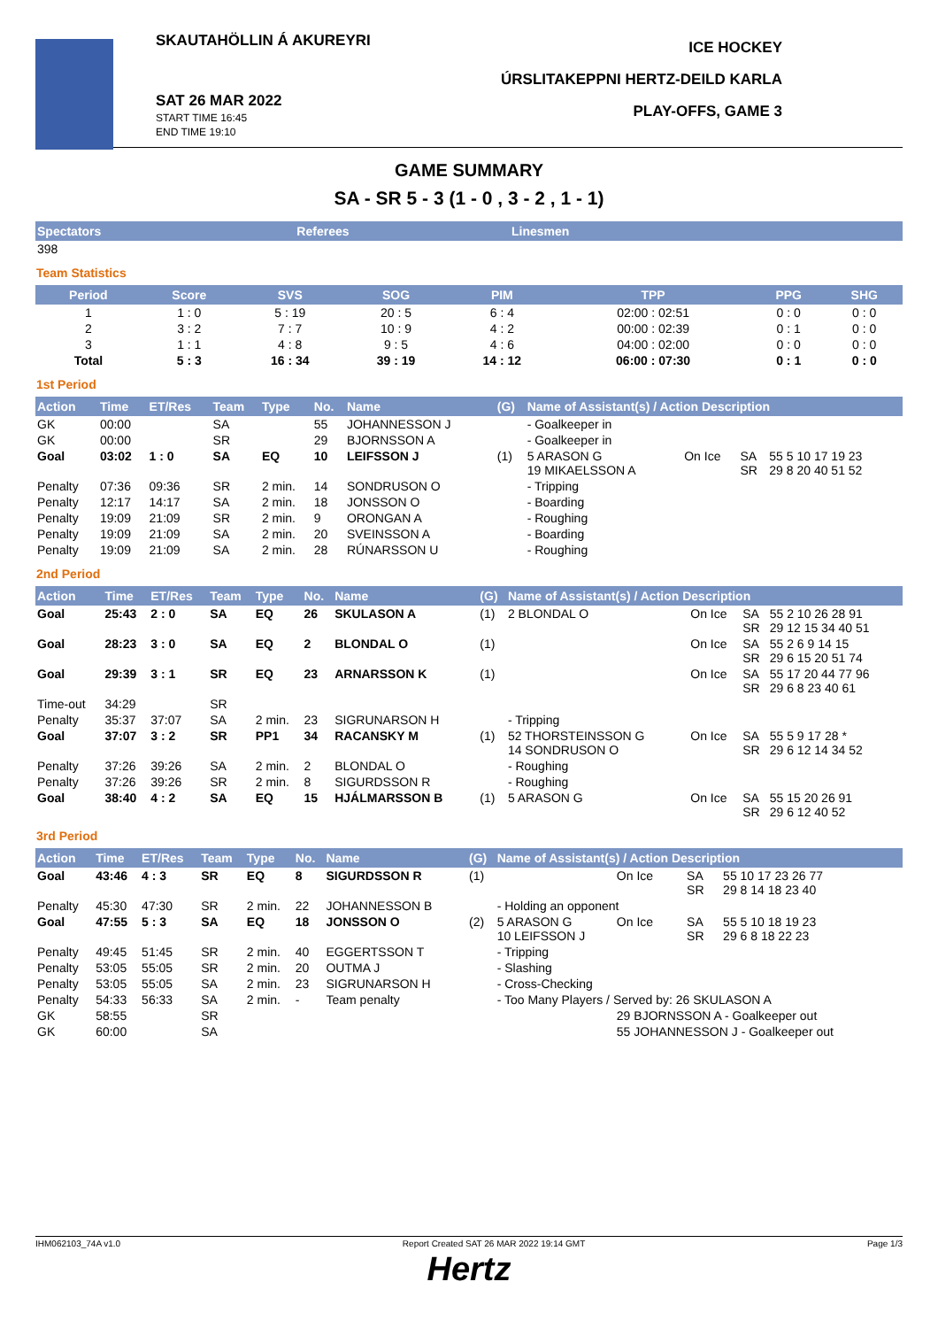SKAUTAHÖLLIN Á AKUREYRI
SAT 26 MAR 2022
START TIME 16:45
END TIME 19:10
ICE HOCKEY
ÚRSLITAKEPPNI HERTZ-DEILD KARLA
PLAY-OFFS, GAME 3
GAME SUMMARY
SA - SR 5 - 3 (1 - 0 , 3 - 2 , 1 - 1)
| Spectators | Referees | Linesmen |
| --- | --- | --- |
| 398 | | |
Team Statistics
| Period | Score | SVS | SOG | PIM | TPP | PPG | SHG |
| --- | --- | --- | --- | --- | --- | --- | --- |
| 1 | 1 : 0 | 5 : 19 | 20 : 5 | 6 : 4 | 02:00 : 02:51 | 0 : 0 | 0 : 0 |
| 2 | 3 : 2 | 7 : 7 | 10 : 9 | 4 : 2 | 00:00 : 02:39 | 0 : 1 | 0 : 0 |
| 3 | 1 : 1 | 4 : 8 | 9 : 5 | 4 : 6 | 04:00 : 02:00 | 0 : 0 | 0 : 0 |
| Total | 5 : 3 | 16 : 34 | 39 : 19 | 14 : 12 | 06:00 : 07:30 | 0 : 1 | 0 : 0 |
1st Period
| Action | Time | ET/Res | Team | Type | No. | Name | (G) | Name of Assistant(s) / Action Description | | | |
| --- | --- | --- | --- | --- | --- | --- | --- | --- | --- | --- | --- |
| GK | 00:00 | | SA | | 55 | JOHANNESSON J | | - Goalkeeper in | | | |
| GK | 00:00 | | SR | | 29 | BJORNSSON A | | - Goalkeeper in | | | |
| Goal | 03:02 | 1 : 0 | SA | EQ | 10 | LEIFSSON J | (1) | 5 ARASON G 19 MIKAELSSON A | On Ice | SA SR | 55 5 10 17 19 23 29 8 20 40 51 52 |
| Penalty | 07:36 | 09:36 | SR | 2 min. | 14 | SONDRUSON O | | - Tripping | | | |
| Penalty | 12:17 | 14:17 | SA | 2 min. | 18 | JONSSON O | | - Boarding | | | |
| Penalty | 19:09 | 21:09 | SR | 2 min. | 9 | ORONGAN A | | - Roughing | | | |
| Penalty | 19:09 | 21:09 | SA | 2 min. | 20 | SVEINSSON A | | - Boarding | | | |
| Penalty | 19:09 | 21:09 | SA | 2 min. | 28 | RÚNARSSON U | | - Roughing | | | |
2nd Period
| Action | Time | ET/Res | Team | Type | No. | Name | (G) | Name of Assistant(s) / Action Description | | | |
| --- | --- | --- | --- | --- | --- | --- | --- | --- | --- | --- | --- |
| Goal | 25:43 | 2 : 0 | SA | EQ | 26 | SKULASON A | (1) | 2 BLONDAL O | On Ice | SA SR | 55 2 10 26 28 91 29 12 15 34 40 51 |
| Goal | 28:23 | 3 : 0 | SA | EQ | 2 | BLONDAL O | (1) | | On Ice | SA SR | 55 2 6 9 14 15 29 6 15 20 51 74 |
| Goal | 29:39 | 3 : 1 | SR | EQ | 23 | ARNARSSON K | (1) | | On Ice | SA SR | 55 17 20 44 77 96 29 6 8 23 40 61 |
| Time-out | 34:29 | | SR | | | | | | | | |
| Penalty | 35:37 | 37:07 | SA | 2 min. | 23 | SIGRUNARSON H | | - Tripping | | | |
| Goal | 37:07 | 3 : 2 | SR | PP1 | 34 | RACANSKY M | (1) | 52 THORSTEINSSON G 14 SONDRUSON O | On Ice | SA SR | 55 5 9 17 28 * 29 6 12 14 34 52 |
| Penalty | 37:26 | 39:26 | SA | 2 min. | 2 | BLONDAL O | | - Roughing | | | |
| Penalty | 37:26 | 39:26 | SR | 2 min. | 8 | SIGURDSSON R | | - Roughing | | | |
| Goal | 38:40 | 4 : 2 | SA | EQ | 15 | HJÁLMARSSON B | (1) | 5 ARASON G | On Ice | SA SR | 55 15 20 26 91 29 6 12 40 52 |
3rd Period
| Action | Time | ET/Res | Team | Type | No. | Name | (G) | Name of Assistant(s) / Action Description | | | |
| --- | --- | --- | --- | --- | --- | --- | --- | --- | --- | --- | --- |
| Goal | 43:46 | 4 : 3 | SR | EQ | 8 | SIGURDSSON R | (1) | | On Ice | SA SR | 55 10 17 23 26 77 29 8 14 18 23 40 |
| Penalty | 45:30 | 47:30 | SR | 2 min. | 22 | JOHANNESSON B | | - Holding an opponent | | | |
| Goal | 47:55 | 5 : 3 | SA | EQ | 18 | JONSSON O | (2) | 5 ARASON G 10 LEIFSSON J | On Ice | SA SR | 55 5 10 18 19 23 29 6 8 18 22 23 |
| Penalty | 49:45 | 51:45 | SR | 2 min. | 40 | EGGERTSSON T | | - Tripping | | | |
| Penalty | 53:05 | 55:05 | SR | 2 min. | 20 | OUTMA J | | - Slashing | | | |
| Penalty | 53:05 | 55:05 | SA | 2 min. | 23 | SIGRUNARSON H | | - Cross-Checking | | | |
| Penalty | 54:33 | 56:33 | SA | 2 min. | - | Team penalty | | - Too Many Players / Served by: 26 SKULASON A | | | |
| GK | 58:55 | | SR | | | | | | 29 BJORNSSON A - Goalkeeper out | | |
| GK | 60:00 | | SA | | | | | | 55 JOHANNESSON J - Goalkeeper out | | |
IHM062103_74A v1.0 Report Created SAT 26 MAR 2022 19:14 GMT Page 1/3
Hertz